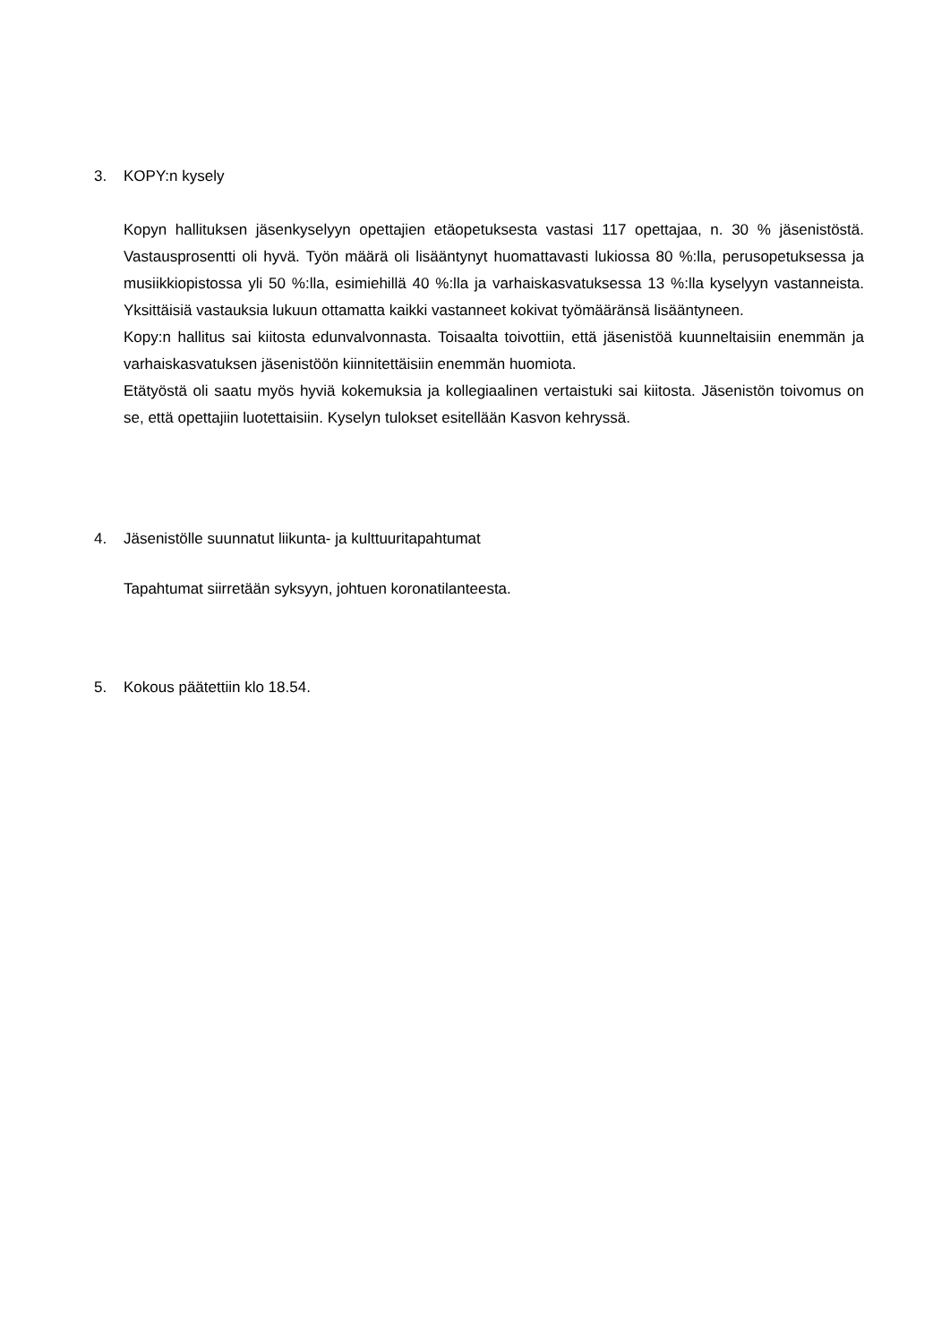3. KOPY:n kysely
Kopyn hallituksen jäsenkyselyyn opettajien etäopetuksesta vastasi 117 opettajaa, n. 30 % jäsenistöstä. Vastausprosentti oli hyvä. Työn määrä oli lisääntynyt huomattavasti lukiossa 80 %:lla, perusopetuksessa ja musiikkiopistossa yli 50 %:lla, esimiehillä 40 %:lla ja varhaiskasvatuksessa 13 %:lla kyselyyn vastanneista. Yksittäisiä vastauksia lukuun ottamatta kaikki vastanneet kokivat työmääränsä lisääntyneen.
Kopy:n hallitus sai kiitosta edunvalvonnasta. Toisaalta toivottiin, että jäsenistöä kuunneltaisiin enemmän ja varhaiskasvatuksen jäsenistöön kiinnitettäisiin enemmän huomiota.
Etätyöstä oli saatu myös hyviä kokemuksia ja kollegiaalinen vertaistuki sai kiitosta. Jäsenistön toivomus on se, että opettajiin luotettaisiin. Kyselyn tulokset esitellään Kasvon kehryssä.
4. Jäsenistölle suunnatut liikunta- ja kulttuuritapahtumat
Tapahtumat siirretään syksyyn, johtuen koronatilanteesta.
5. Kokous päätettiin klo 18.54.